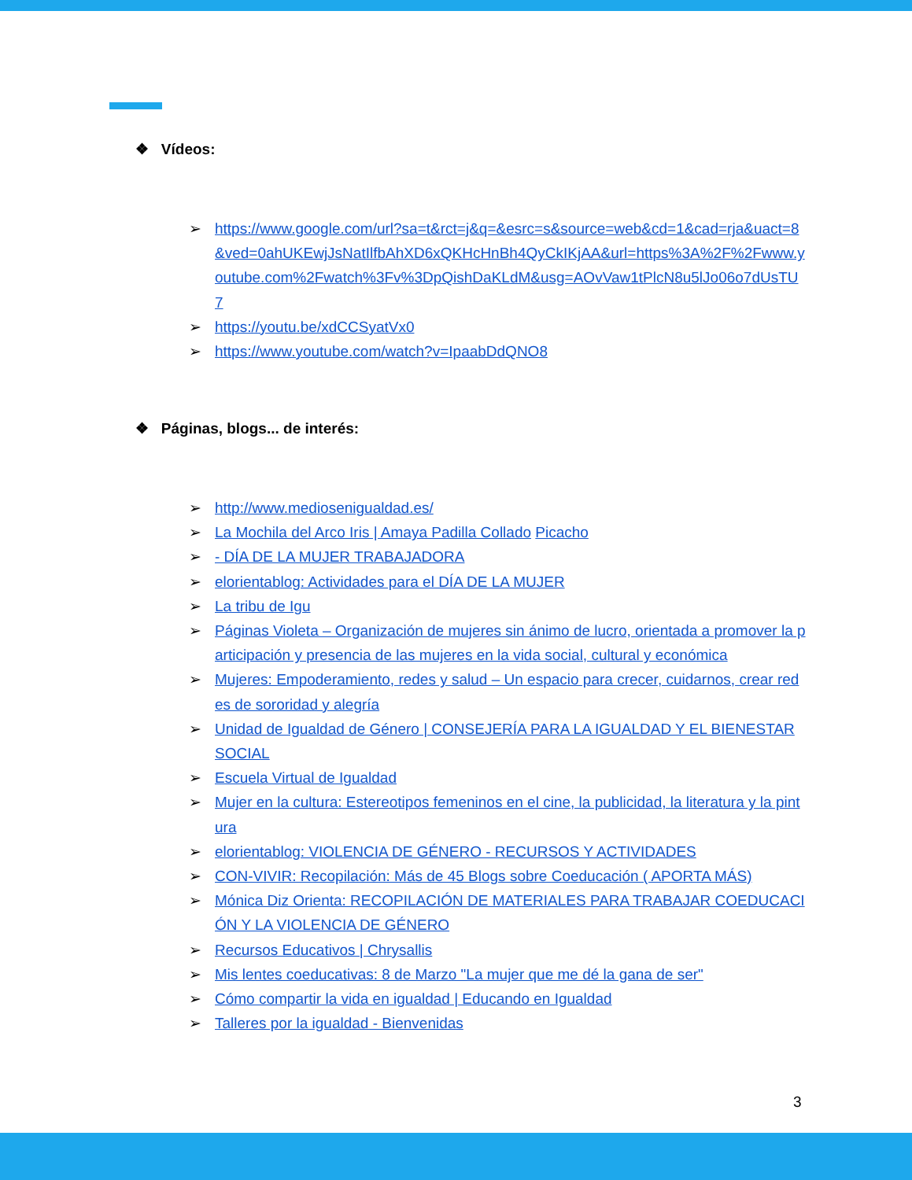❖ Vídeos:
➢ https://www.google.com/url?sa=t&rct=j&q=&esrc=s&source=web&cd=1&cad=rja&uact=8&ved=0ahUKEwjJsNatIlfbAhXD6xQKHcHnBh4QyCkIKjAA&url=https%3A%2F%2Fwww.youtube.com%2Fwatch%3Fv%3DpQishDaKLdM&usg=AOvVaw1tPlcN8u5lJo06o7dUsTU7
➢ https://youtu.be/xdCCSyatVx0
➢ https://www.youtube.com/watch?v=IpaabDdQNO8
❖ Páginas, blogs... de interés:
➢ http://www.mediosenigualdad.es/
➢ La Mochila del Arco Iris | Amaya Padilla Collado Picacho
➢ - DÍA DE LA MUJER TRABAJADORA
➢ elorientablog: Actividades para el DÍA DE LA MUJER
➢ La tribu de Igu
➢ Páginas Violeta – Organización de mujeres sin ánimo de lucro, orientada a promover la participación y presencia de las mujeres en la vida social, cultural y económica
➢ Mujeres: Empoderamiento, redes y salud – Un espacio para crecer, cuidarnos, crear redes de sororidad y alegría
➢ Unidad de Igualdad de Género | CONSEJERÍA PARA LA IGUALDAD Y EL BIENESTAR SOCIAL
➢ Escuela Virtual de Igualdad
➢ Mujer en la cultura: Estereotipos femeninos en el cine, la publicidad, la literatura y la pintura
➢ elorientablog: VIOLENCIA DE GÉNERO - RECURSOS Y ACTIVIDADES
➢ CON-VIVIR: Recopilación: Más de 45 Blogs sobre Coeducación ( APORTA MÁS)
➢ Mónica Diz Orienta: RECOPILACIÓN DE MATERIALES PARA TRABAJAR COEDUCACIÓN Y LA VIOLENCIA DE GÉNERO
➢ Recursos Educativos | Chrysallis
➢ Mis lentes coeducativas: 8 de Marzo "La mujer que me dé la gana de ser"
➢ Cómo compartir la vida en igualdad | Educando en Igualdad
➢ Talleres por la igualdad - Bienvenidas
3